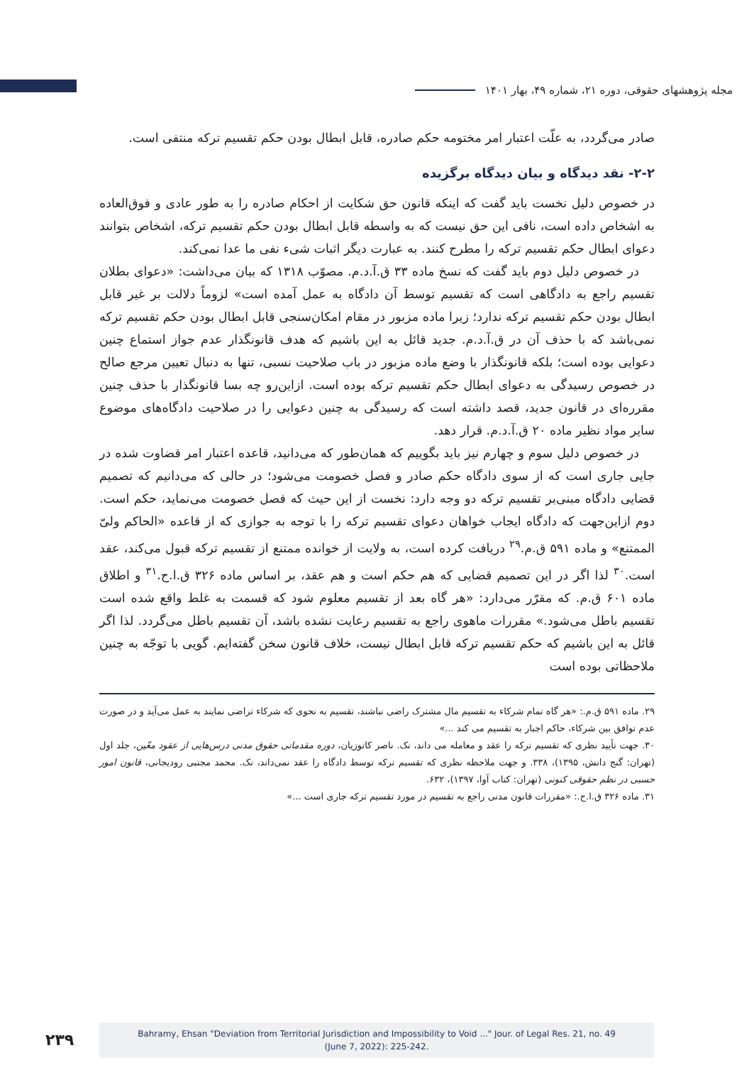مجله پژوهشهای حقوقی، دوره ۲۱، شماره ۴۹، بهار ۱۴۰۱
صادر می‌گردد، به علّت اعتبار امر مختومه حکم صادره، قابل ابطال بودن حکم تقسیم ترکه منتفی است.
۲-۲- نقد دیدگاه و بیان دیدگاه برگزیده
در خصوص دلیل نخست باید گفت که اینکه قانون حق شکایت از احکام صادره را به طور عادی و فوق‌العاده به اشخاص داده است، نافی این حق نیست که به واسطه قابل ابطال بودن حکم تقسیم ترکه، اشخاص بتوانند دعوای ابطال حکم تقسیم ترکه را مطرح کنند. به عبارت دیگر اثبات شیء نفی ما عدا نمی‌کند.
در خصوص دلیل دوم باید گفت که نسخ ماده ۳۳ ق.آ.د.م. مصوّب ۱۳۱۸ که بیان می‌داشت: «دعوای بطلان تقسیم راجع به دادگاهی است که تقسیم توسط آن دادگاه به عمل آمده است» لزوماً دلالت بر غیر قابل ابطال بودن حکم تقسیم ترکه ندارد؛ زیرا ماده مزبور در مقام امکان‌سنجی قابل ابطال بودن حکم تقسیم ترکه نمی‌باشد که با حذف آن در ق.آ.د.م. جدید قائل به این باشیم که هدف قانونگذار عدم جواز استماع چنین دعوایی بوده است؛ بلکه قانونگذار با وضع ماده مزبور در باب صلاحیت نسبی، تنها به دنبال تعیین مرجع صالح در خصوص رسیدگی به دعوای ابطال حکم تقسیم ترکه بوده است. ازاین‌رو چه بسا قانونگذار با حذف چنین مقرره‌ای در قانون جدید، قصد داشته است که رسیدگی به چنین دعوایی را در صلاحیت دادگاه‌های موضوع سایر مواد نظیر ماده ۲۰ ق.آ.د.م. قرار دهد.
در خصوص دلیل سوم و چهارم نیز باید بگوییم که همان‌طور که می‌دانید، قاعده اعتبار امر قضاوت شده در جایی جاری است که از سوی دادگاه حکم صادر و فصل خصومت می‌شود؛ در حالی که می‌دانیم که تصمیم قضایی دادگاه مبنی‌بر تقسیم ترکه دو وجه دارد: نخست از این حیث که فصل خصومت می‌نماید، حکم است. دوم ازاین‌جهت که دادگاه ایجاب خواهان دعوای تقسیم ترکه را با توجه به جوازی که از قاعده «الحاکم ولیّ الممتنع» و ماده ۵۹۱ ق.م.<sup>۲۹</sup> دریافت کرده است، به ولایت از خوانده ممتنع از تقسیم ترکه قبول می‌کند، عقد است.<sup>۳۰</sup> لذا اگر در این تصمیم قضایی که هم حکم است و هم عقد، بر اساس ماده ۳۲۶ ق.ا.ح.<sup>۳۱</sup> و اطلاق ماده ۶۰۱ ق.م. که مقرّر می‌دارد: «هر گاه بعد از تقسیم معلوم شود که قسمت به غلط واقع شده است تقسیم باطل می‌شود.» مقررات ماهوی راجع به تقسیم رعایت نشده باشد، آن تقسیم باطل می‌گردد. لذا اگر قائل به این باشیم که حکم تقسیم ترکه قابل ابطال نیست، خلاف قانون سخن گفته‌ایم. گویی با توجّه به چنین ملاحظاتی بوده است
۲۹. ماده ۵۹۱ ق.م.: «هر گاه تمام شرکاء به تقسیم مال مشترک راضی نباشند، تقسیم به نحوی که شرکاء تراضی نمایند به عمل می‌آید و در صورت عدم توافق بین شرکاء، حاکم اجبار به تقسیم می کند ...»
۳۰. جهت تأیید نظری که تقسیم ترکه را عقد و معامله می داند، نک. ناصر کاتوزیان، دوره مقدماتی حقوق مدنی درس‌هایی از عقود معّین، جلد اول (تهران: گنج دانش، ۱۳۹۵)، ۳۳۸. و جهت ملاحظه نظری که تقسیم ترکه توسط دادگاه را عقد نمی‌داند، نک. محمد مجتبی رودیجانی، قانون امور حسبی در نظم حقوقی کنونی (تهران: کتاب آوا، ۱۳۹۷)، ۶۳۲.
۳۱. ماده ۳۲۶ ق.ا.ح.: «مقررات قانون مدنی راجع به تقسیم در مورد تقسیم ترکه جاری است ...»
۲۳۹
Bahramy, Ehsan "Deviation from Territorial Jurisdiction and Impossibility to Void ..." Jour. of Legal Res. 21, no. 49
(June 7, 2022): 225-242.